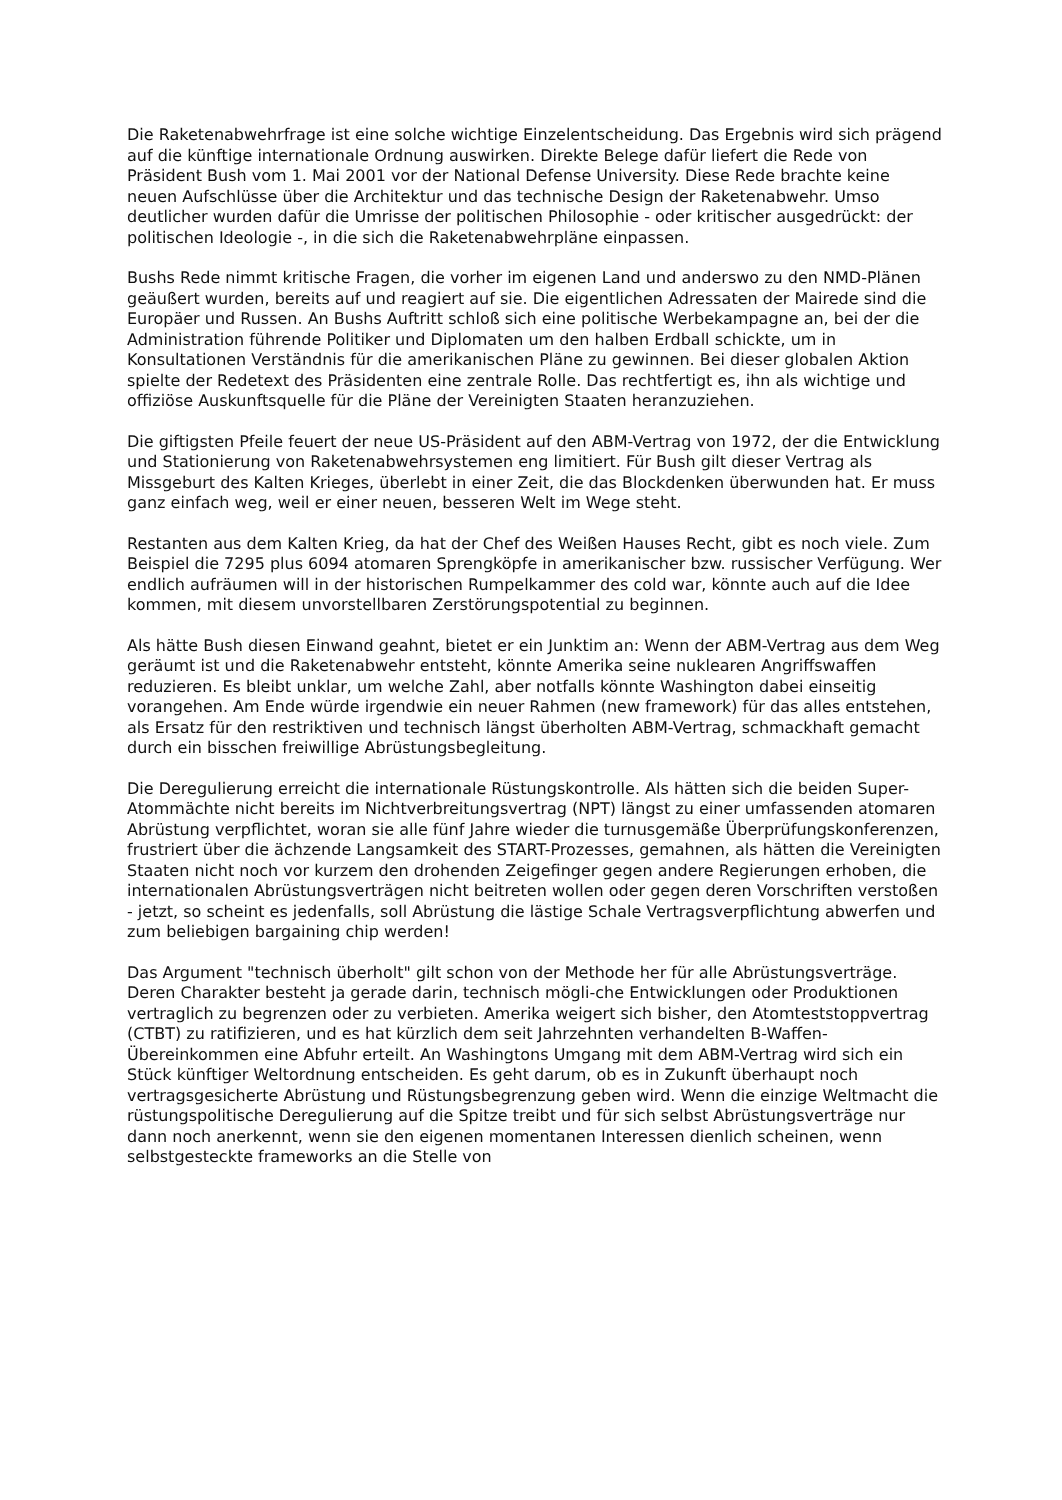Die Raketenabwehrfrage ist eine solche wichtige Einzelentscheidung. Das Ergebnis wird sich prägend auf die künftige internationale Ordnung auswirken. Direkte Belege dafür liefert die Rede von Präsident Bush vom 1. Mai 2001 vor der National Defense University. Diese Rede brachte keine neuen Aufschlüsse über die Architektur und das technische Design der Raketenabwehr. Umso deutlicher wurden dafür die Umrisse der politischen Philosophie - oder kritischer ausgedrückt: der politischen Ideologie -, in die sich die Raketenabwehrpläne einpassen.
Bushs Rede nimmt kritische Fragen, die vorher im eigenen Land und anderswo zu den NMD-Plänen geäußert wurden, bereits auf und reagiert auf sie. Die eigentlichen Adressaten der Mairede sind die Europäer und Russen. An Bushs Auftritt schloß sich eine politische Werbekampagne an, bei der die Administration führende Politiker und Diplomaten um den halben Erdball schickte, um in Konsultationen Verständnis für die amerikanischen Pläne zu gewinnen. Bei dieser globalen Aktion spielte der Redetext des Präsidenten eine zentrale Rolle. Das rechtfertigt es, ihn als wichtige und offiziöse Auskunftsquelle für die Pläne der Vereinigten Staaten heranzuziehen.
Die giftigsten Pfeile feuert der neue US-Präsident auf den ABM-Vertrag von 1972, der die Entwicklung und Stationierung von Raketenabwehrsystemen eng limitiert. Für Bush gilt dieser Vertrag als Missgeburt des Kalten Krieges, überlebt in einer Zeit, die das Blockdenken überwunden hat. Er muss ganz einfach weg, weil er einer neuen, besseren Welt im Wege steht.
Restanten aus dem Kalten Krieg, da hat der Chef des Weißen Hauses Recht, gibt es noch viele. Zum Beispiel die 7295 plus 6094 atomaren Sprengköpfe in amerikanischer bzw. russischer Verfügung. Wer endlich aufräumen will in der historischen Rumpelkammer des cold war, könnte auch auf die Idee kommen, mit diesem unvorstellbaren Zerstörungspotential zu beginnen.
Als hätte Bush diesen Einwand geahnt, bietet er ein Junktim an: Wenn der ABM-Vertrag aus dem Weg geräumt ist und die Raketenabwehr entsteht, könnte Amerika seine nuklearen Angriffswaffen reduzieren. Es bleibt unklar, um welche Zahl, aber notfalls könnte Washington dabei einseitig vorangehen. Am Ende würde irgendwie ein neuer Rahmen (new framework) für das alles entstehen, als Ersatz für den restriktiven und technisch längst überholten ABM-Vertrag, schmackhaft gemacht durch ein bisschen freiwillige Abrüstungsbegleitung.
Die Deregulierung erreicht die internationale Rüstungskontrolle. Als hätten sich die beiden Super-Atommächte nicht bereits im Nichtverbreitungsvertrag (NPT) längst zu einer umfassenden atomaren Abrüstung verpflichtet, woran sie alle fünf Jahre wieder die turnusgemäße Überprüfungskonferenzen, frustriert über die ächzende Langsamkeit des START-Prozesses, gemahnen, als hätten die Vereinigten Staaten nicht noch vor kurzem den drohenden Zeigefinger gegen andere Regierungen erhoben, die internationalen Abrüstungsverträgen nicht beitreten wollen oder gegen deren Vorschriften verstoßen - jetzt, so scheint es jedenfalls, soll Abrüstung die lästige Schale Vertragsverpflichtung abwerfen und zum beliebigen bargaining chip werden!
Das Argument "technisch überholt" gilt schon von der Methode her für alle Abrüstungsverträge. Deren Charakter besteht ja gerade darin, technisch mögli-che Entwicklungen oder Produktionen vertraglich zu begrenzen oder zu verbieten. Amerika weigert sich bisher, den Atomteststoppvertrag (CTBT) zu ratifizieren, und es hat kürzlich dem seit Jahrzehnten verhandelten B-Waffen-Übereinkommen eine Abfuhr erteilt. An Washingtons Umgang mit dem ABM-Vertrag wird sich ein Stück künftiger Weltordnung entscheiden. Es geht darum, ob es in Zukunft überhaupt noch vertragsgesicherte Abrüstung und Rüstungsbegrenzung geben wird. Wenn die einzige Weltmacht die rüstungspolitische Deregulierung auf die Spitze treibt und für sich selbst Abrüstungsverträge nur dann noch anerkennt, wenn sie den eigenen momentanen Interessen dienlich scheinen, wenn selbstgesteckte frameworks an die Stelle von